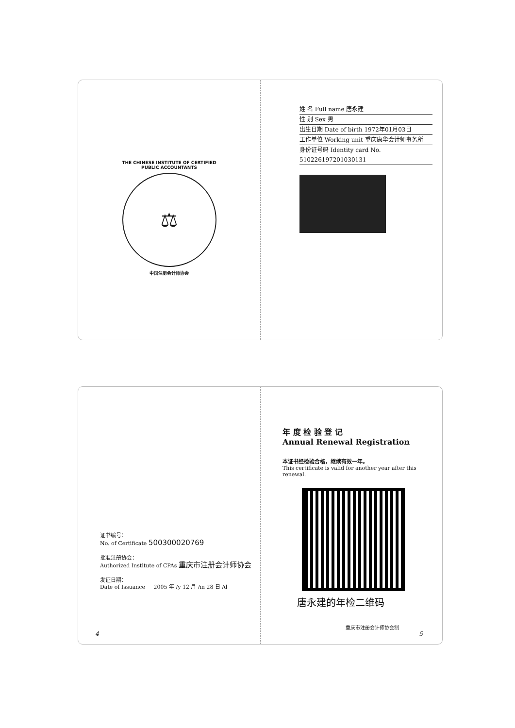THE CHINESE INSTITUTE OF CERTIFIED PUBLIC ACCOUNTANTS
⚖
中国注册会计师协会
姓 名 Full name 唐永建
性 别 Sex 男
出生日期 Date of birth 1972年01月03日
工作单位 Working unit 重庆康华会计师事务所
身份证号码 Identity card No. 510226197201030131
证书编号：
No. of Certificate 500300020769
批准注册协会：
Authorized Institute of CPAs 重庆市注册会计师协会
发证日期：
Date of Issuance 2005 年 /y 12 月 /m 28 日 /d
4
年 度 检 验 登 记
Annual Renewal Registration
本证书经检验合格，继续有效一年。
This certificate is valid for another year after this renewal.
唐永建的年检二维码
重庆市注册会计师协会制
5